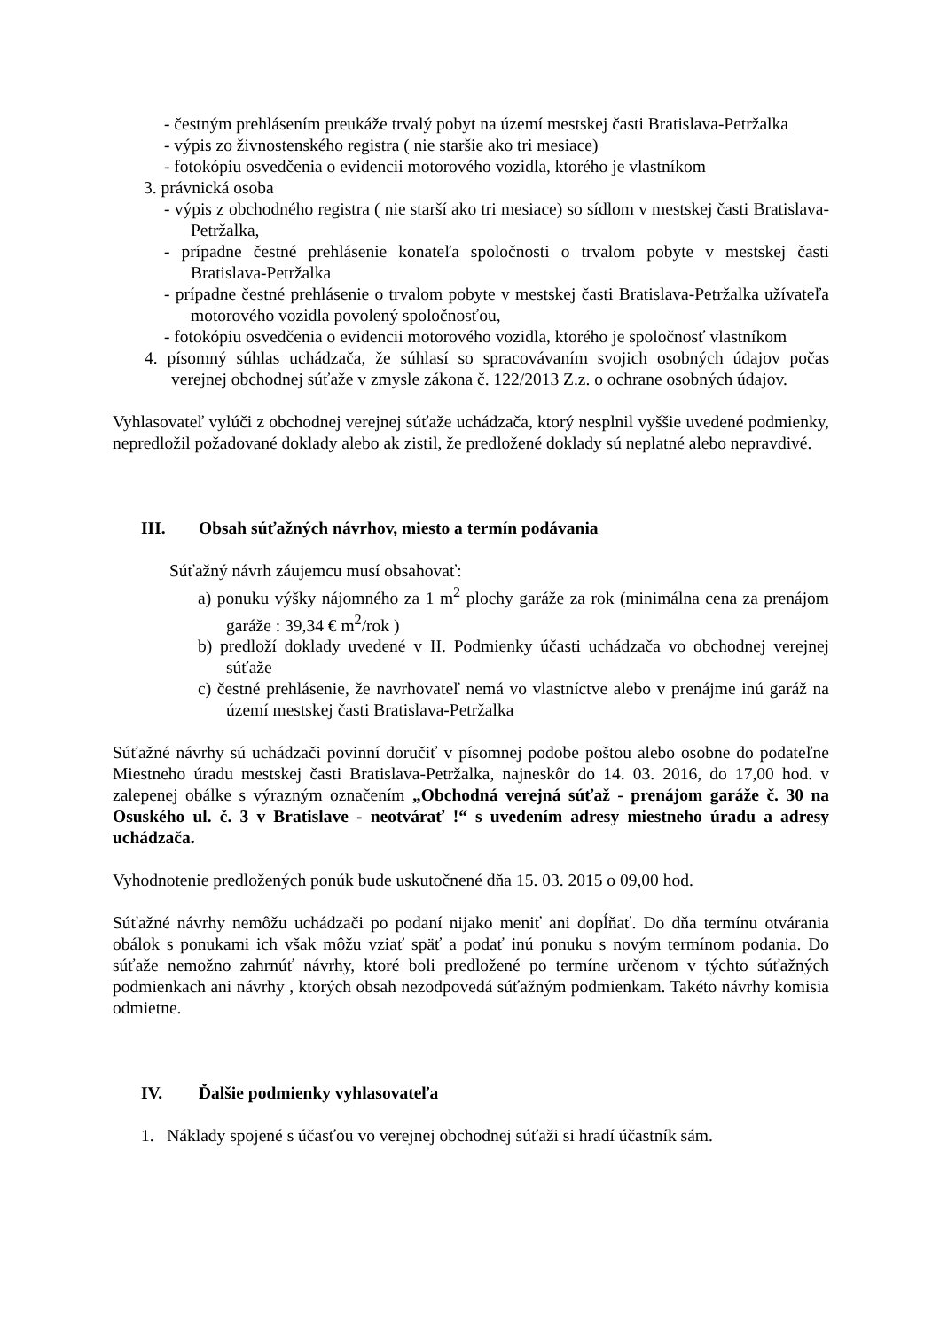- čestným prehlásením preukáže trvalý pobyt na území mestskej časti Bratislava-Petržalka
- výpis zo živnostenského registra ( nie staršie ako tri mesiace)
- fotokópiu osvedčenia o evidencii motorového vozidla, ktorého je vlastníkom
3. právnická osoba
- výpis z obchodného registra ( nie starší ako tri mesiace) so sídlom v mestskej časti Bratislava-Petržalka,
- prípadne čestné prehlásenie konateľa spoločnosti o trvalom pobyte v mestskej časti Bratislava-Petržalka
- prípadne čestné prehlásenie o trvalom pobyte v mestskej časti Bratislava-Petržalka užívateľa motorového vozidla povolený spoločnosťou,
- fotokópiu osvedčenia o evidencii motorového vozidla, ktorého je spoločnosť vlastníkom
4. písomný súhlas uchádzača, že súhlasí so spracovávaním svojich osobných údajov počas verejnej obchodnej súťaže v zmysle zákona č. 122/2013 Z.z. o ochrane osobných údajov.
Vyhlasovateľ vylúči z obchodnej verejnej súťaže uchádzača, ktorý nesplnil vyššie uvedené podmienky, nepredložil požadované doklady alebo ak zistil, že predložené doklady sú neplatné alebo nepravdivé.
III. Obsah súťažných návrhov, miesto a termín podávania
Súťažný návrh záujemcu musí obsahovať:
a) ponuku výšky nájomného za 1 m<sup>2</sup> plochy garáže za rok (minimálna cena za prenájom garáže : 39,34 € m<sup>2</sup>/rok )
b) predloží doklady uvedené v II. Podmienky účasti uchádzača vo obchodnej verejnej súťaže
c) čestné prehlásenie, že navrhovateľ nemá vo vlastníctve alebo v prenájme inú garáž na území mestskej časti Bratislava-Petržalka
Súťažné návrhy sú uchádzači povinní doručiť v písomnej podobe poštou alebo osobne do podateľne Miestneho úradu mestskej časti Bratislava-Petržalka, najneskôr do 14. 03. 2016, do 17,00 hod. v zalepenej obálke s výrazným označením „Obchodná verejná súťaž - prenájom garáže č. 30 na Osuského ul. č. 3 v Bratislave - neotvárať !“ s uvedením adresy miestneho úradu a adresy uchádzača.
Vyhodnotenie predložených ponúk bude uskutočnené dňa 15. 03. 2015 o 09,00 hod.
Súťažné návrhy nemôžu uchádzači po podaní nijako meniť ani dopĺňať. Do dňa termínu otvárania obálok s ponukami ich však môžu vziať späť a podať inú ponuku s novým termínom podania. Do súťaže nemožno zahrnúť návrhy, ktoré boli predložené po termíne určenom v týchto súťažných podmienkach ani návrhy , ktorých obsah nezodpovedá súťažným podmienkam. Takéto návrhy komisia odmietne.
IV. Ďalšie podmienky vyhlasovateľa
1. Náklady spojené s účasťou vo verejnej obchodnej súťaži si hradí účastník sám.